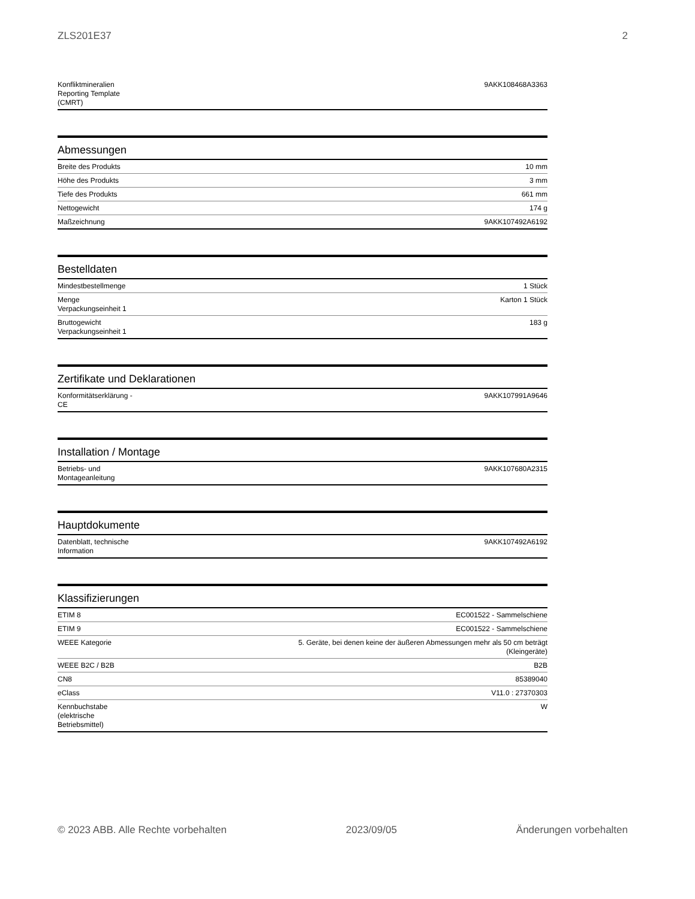ZLS201E37 2
| Konfliktmineralien Reporting Template (CMRT) | 9AKK108468A3363 |
Abmessungen
| Breite des Produkts | 10 mm |
| Höhe des Produkts | 3 mm |
| Tiefe des Produkts | 661 mm |
| Nettogewicht | 174 g |
| Maßzeichnung | 9AKK107492A6192 |
Bestelldaten
| Mindestbestellmenge | 1 Stück |
| Menge Verpackungseinheit 1 | Karton 1 Stück |
| Bruttogewicht Verpackungseinheit 1 | 183 g |
Zertifikate und Deklarationen
| Konformitätserklärung - CE | 9AKK107991A9646 |
Installation / Montage
| Betriebs- und Montageanleitung | 9AKK107680A2315 |
Hauptdokumente
| Datenblatt, technische Information | 9AKK107492A6192 |
Klassifizierungen
| ETIM 8 | EC001522 - Sammelschiene |
| ETIM 9 | EC001522 - Sammelschiene |
| WEEE Kategorie | 5. Geräte, bei denen keine der äußeren Abmessungen mehr als 50 cm beträgt (Kleingeräte) |
| WEEE B2C / B2B | B2B |
| CN8 | 85389040 |
| eClass | V11.0 : 27370303 |
| Kennbuchstabe (elektrische Betriebsmittel) | W |
© 2023 ABB. Alle Rechte vorbehalten 2023/09/05 Änderungen vorbehalten